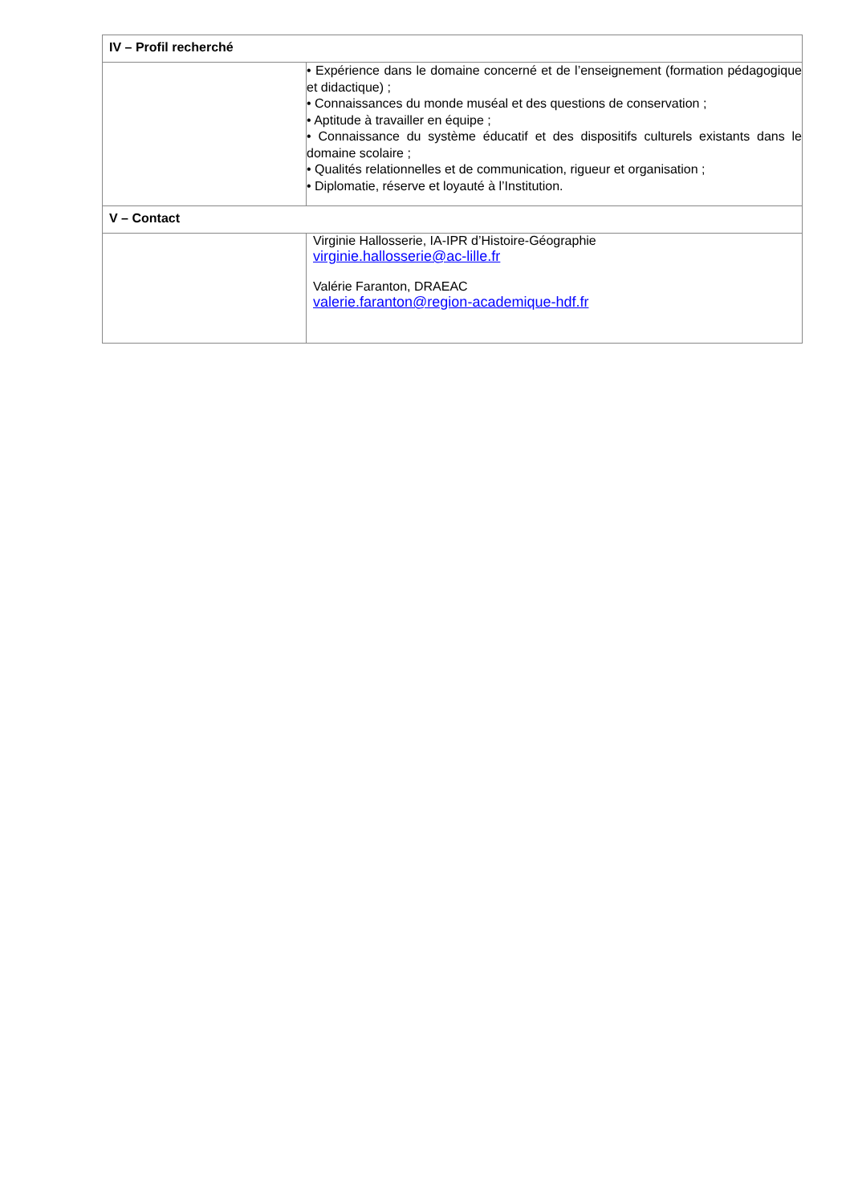| IV – Profil recherché | |
| | • Expérience dans le domaine concerné et de l’enseignement (formation pédagogique et didactique) ; • Connaissances du monde muséal et des questions de conservation ; • Aptitude à travailler en équipe ; • Connaissance du système éducatif et des dispositifs culturels existants dans le domaine scolaire ; • Qualités relationnelles et de communication, rigueur et organisation ; • Diplomatie, réserve et loyauté à l’Institution. |
| V – Contact | |
| | Virginie Hallosserie, IA-IPR d’Histoire-Géographie virginie.hallosserie@ac-lille.fr Valérie Faranton, DRAEAC valerie.faranton@region-academique-hdf.fr |